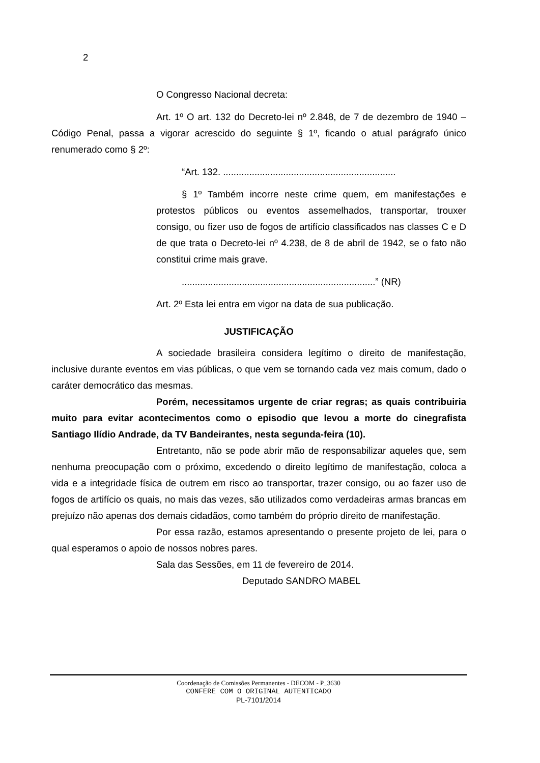2
O Congresso Nacional decreta:
Art. 1º O art. 132 do Decreto-lei nº 2.848, de 7 de dezembro de 1940 – Código Penal, passa a vigorar acrescido do seguinte § 1º, ficando o atual parágrafo único renumerado como § 2º:
“Art. 132. ..................................................................
§ 1º Também incorre neste crime quem, em manifestações e protestos públicos ou eventos assemelhados, transportar, trouxer consigo, ou fizer uso de fogos de artifício classificados nas classes C e D de que trata o Decreto-lei nº 4.238, de 8 de abril de 1942, se o fato não constitui crime mais grave.
..........................................................................” (NR)
Art. 2º Esta lei entra em vigor na data de sua publicação.
JUSTIFICAÇÃO
A sociedade brasileira considera legítimo o direito de manifestação, inclusive durante eventos em vias públicas, o que vem se tornando cada vez mais comum, dado o caráter democrático das mesmas.
Porém, necessitamos urgente de criar regras; as quais contribuiria muito para evitar acontecimentos como o episodio que levou a morte do cinegrafista Santiago Ilídio Andrade, da TV Bandeirantes, nesta segunda-feira (10).
Entretanto, não se pode abrir mão de responsabilizar aqueles que, sem nenhuma preocupação com o próximo, excedendo o direito legítimo de manifestação, coloca a vida e a integridade física de outrem em risco ao transportar, trazer consigo, ou ao fazer uso de fogos de artifício os quais, no mais das vezes, são utilizados como verdadeiras armas brancas em prejuízo não apenas dos demais cidadãos, como também do próprio direito de manifestação.
Por essa razão, estamos apresentando o presente projeto de lei, para o qual esperamos o apoio de nossos nobres pares.
Sala das Sessões, em 11 de fevereiro de 2014.
Deputado SANDRO MABEL
Coordenação de Comissões Permanentes - DECOM - P_3630
CONFERE COM O ORIGINAL AUTENTICADO
PL-7101/2014